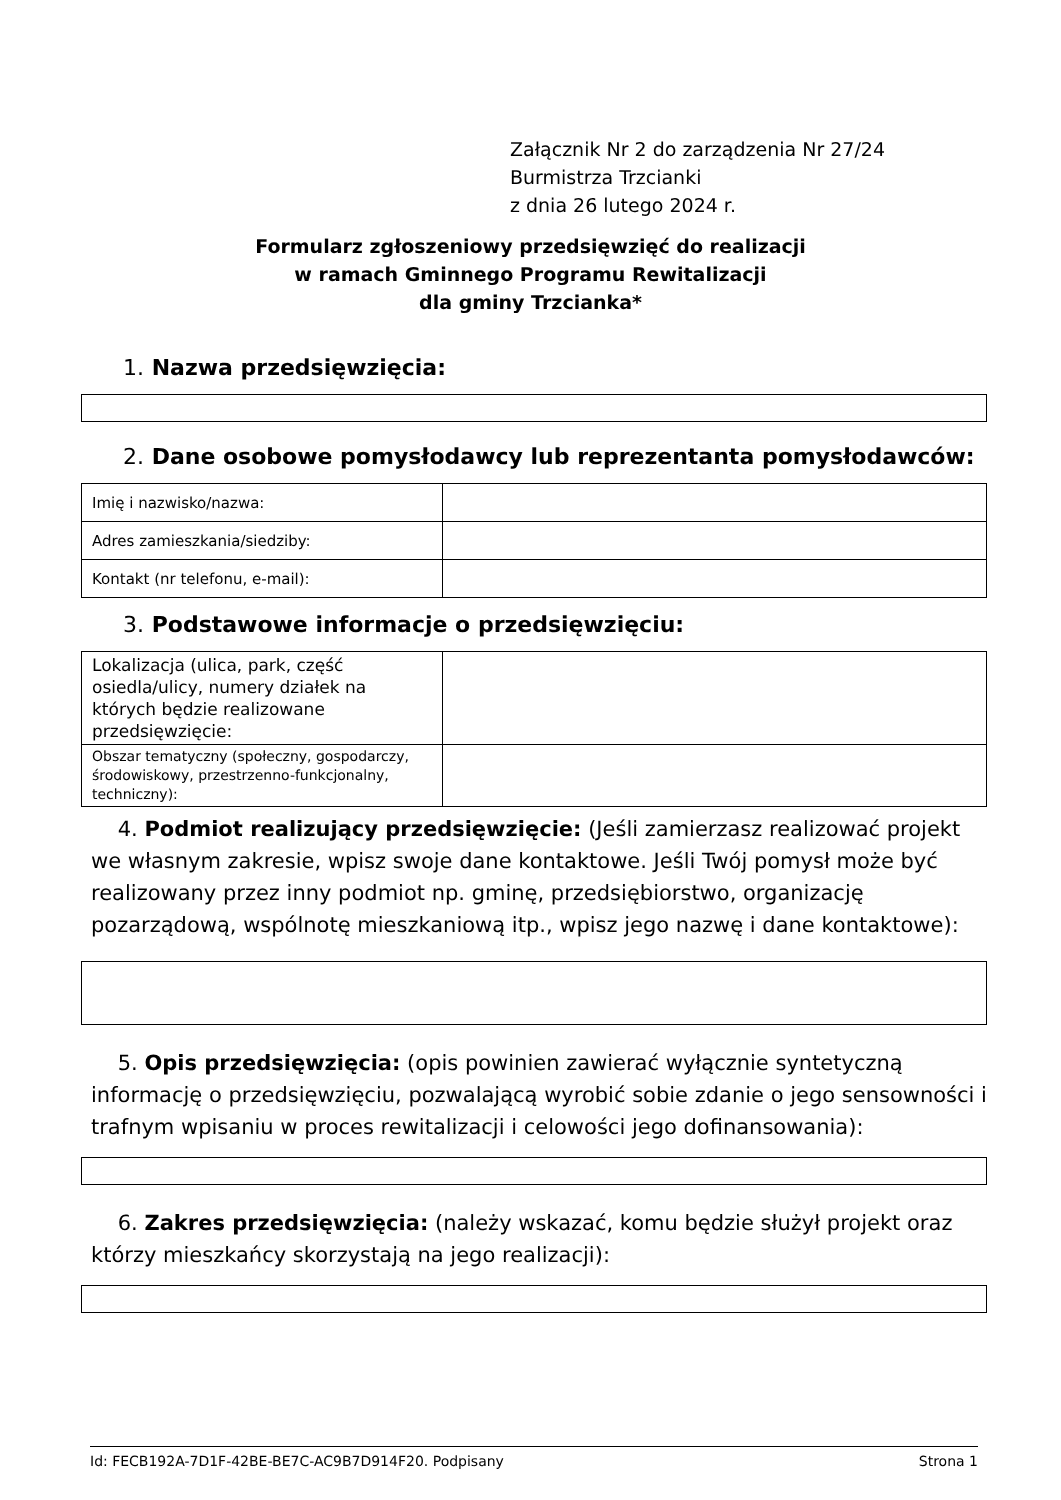Załącznik Nr 2 do zarządzenia Nr 27/24
Burmistrza Trzcianki
z dnia 26 lutego 2024 r.
Formularz zgłoszeniowy przedsięwzięć do realizacji
w ramach Gminnego Programu Rewitalizacji
dla gminy Trzcianka*
1. Nazwa przedsięwzięcia:
2. Dane osobowe pomysłodawcy lub reprezentanta pomysłodawców:
| Imię i nazwisko/nazwa: | |
| Adres zamieszkania/siedziby: | |
| Kontakt (nr telefonu, e-mail): | |
3. Podstawowe informacje o przedsięwzięciu:
| Lokalizacja (ulica, park, część osiedla/ulicy, numery działek na których będzie realizowane przedsięwzięcie: | |
| Obszar tematyczny (społeczny, gospodarczy, środowiskowy, przestrzenno-funkcjonalny, techniczny): | |
4. Podmiot realizujący przedsięwzięcie: (Jeśli zamierzasz realizować projekt we własnym zakresie, wpisz swoje dane kontaktowe. Jeśli Twój pomysł może być realizowany przez inny podmiot np. gminę, przedsiębiorstwo, organizację pozarządową, wspólnotę mieszkaniową itp., wpisz jego nazwę i dane kontaktowe):
5. Opis przedsięwzięcia: (opis powinien zawierać wyłącznie syntetyczną informację o przedsięwzięciu, pozwalającą wyrobić sobie zdanie o jego sensowności i trafnym wpisaniu w proces rewitalizacji i celowości jego dofinansowania):
6. Zakres przedsięwzięcia: (należy wskazać, komu będzie służył projekt oraz którzy mieszkańcy skorzystają na jego realizacji):
Id: FECB192A-7D1F-42BE-BE7C-AC9B7D914F20. Podpisany Strona 1